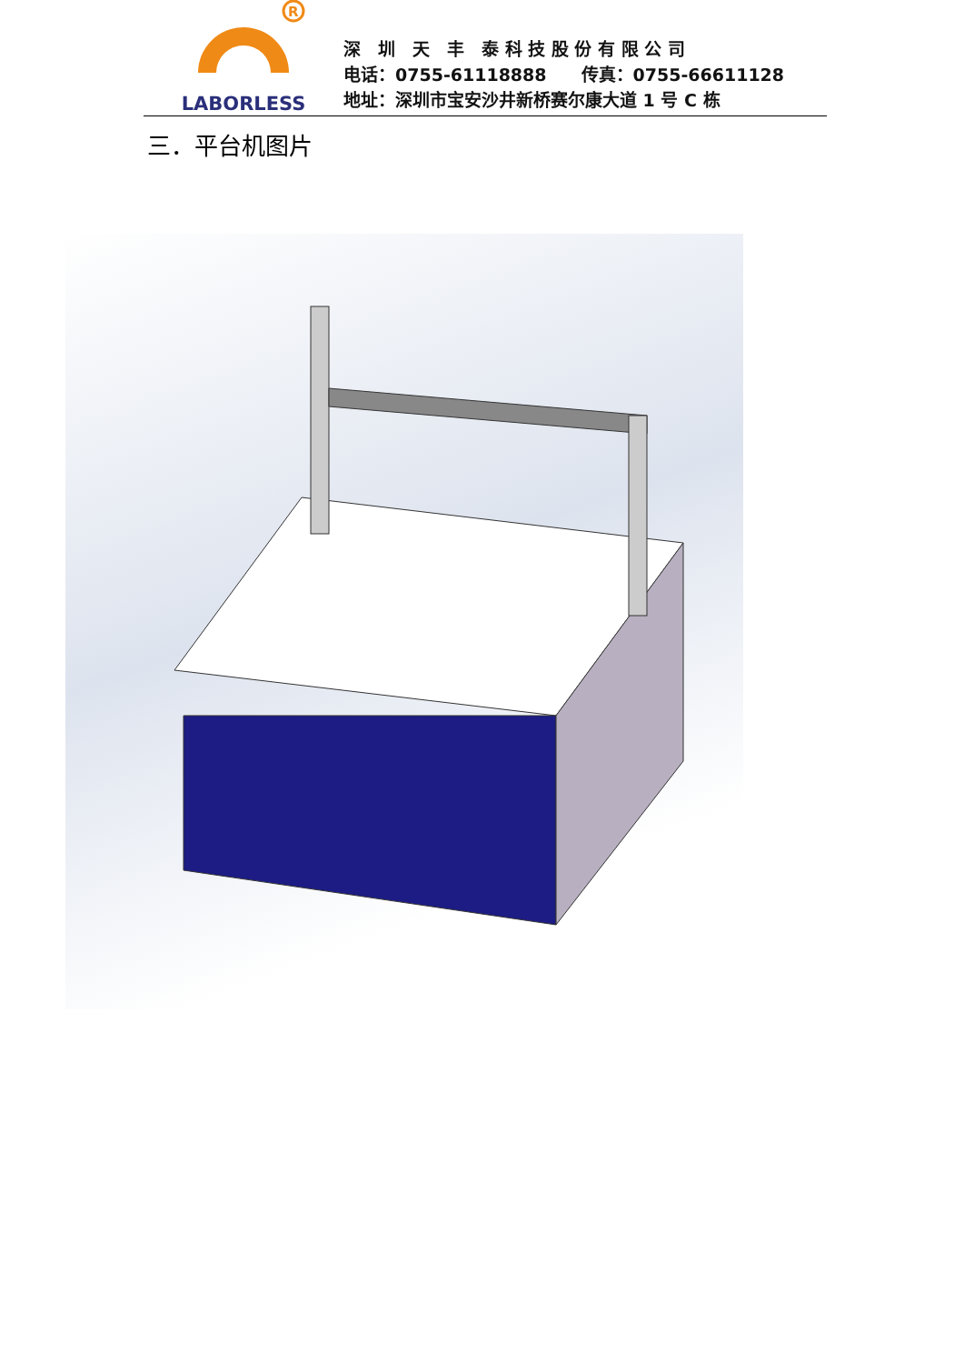R
LABORLESS
深　圳　天　丰　泰 科 技 股 份 有 限 公 司
电话：0755-61118888　　传真：0755-66611128
地址：深圳市宝安沙井新桥赛尔康大道 1 号 C 栋
三．平台机图片